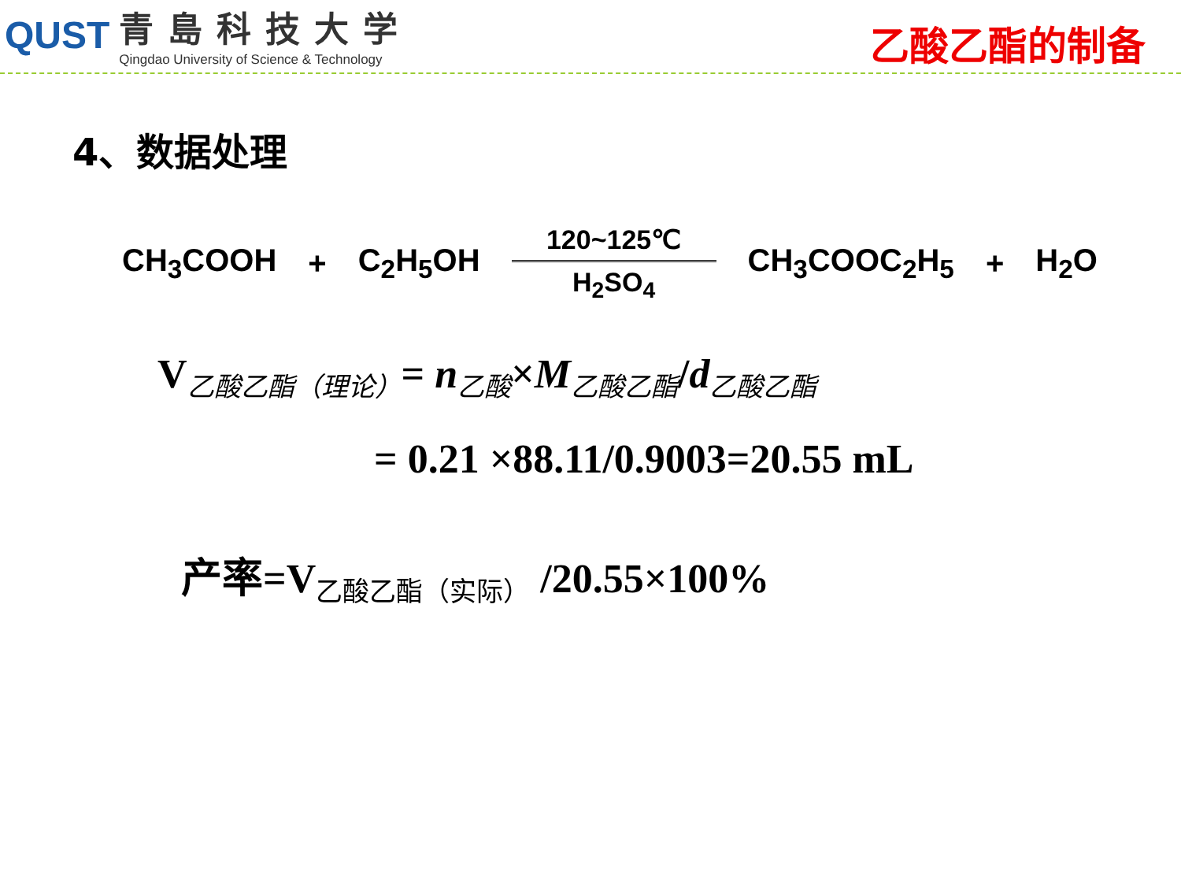QUST
青島科技大学
Qingdao University of Science & Technology
乙酸乙酯的制备
4、数据处理
CH<sub>3</sub>COOH + C<sub>2</sub>H<sub>5</sub>OH
120~125℃
H<sub>2</sub>SO<sub>4</sub>
CH<sub>3</sub>COOC<sub>2</sub>H<sub>5</sub> + H<sub>2</sub>O
V<sub>乙酸乙酯（理论）</sub>= n<sub>乙酸</sub>×M<sub>乙酸乙酯</sub>/d<sub>乙酸乙酯</sub>
= 0.21 ×88.11/0.9003=20.55 mL
产率=V<sub>乙酸乙酯（实际）</sub> /20.55×100%